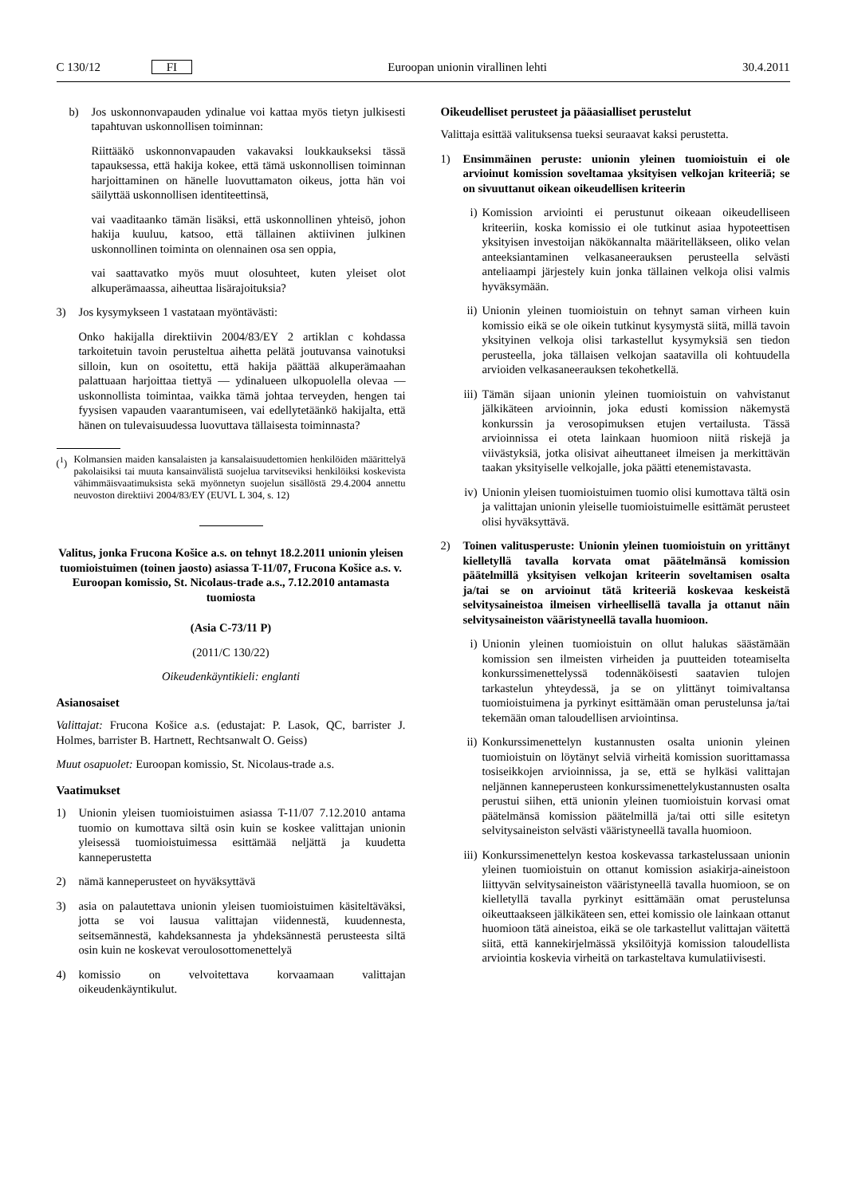C 130/12 FI Euroopan unionin virallinen lehti 30.4.2011
b) Jos uskonnonvapauden ydinalue voi kattaa myös tietyn julkisesti tapahtuvan uskonnollisen toiminnan:
Riittääkö uskonnonvapauden vakavaksi loukkaukseksi tässä tapauksessa, että hakija kokee, että tämä uskonnollisen toiminnan harjoittaminen on hänelle luovuttamaton oikeus, jotta hän voi säilyttää uskonnollisen identiteettinsä,
vai vaaditaanko tämän lisäksi, että uskonnollinen yhteisö, johon hakija kuuluu, katsoo, että tällainen aktiivinen julkinen uskonnollinen toiminta on olennainen osa sen oppia,
vai saattavatko myös muut olosuhteet, kuten yleiset olot alkuperämaassa, aiheuttaa lisärajoituksia?
3) Jos kysymykseen 1 vastataan myöntävästi:
Onko hakijalla direktiivin 2004/83/EY 2 artiklan c kohdassa tarkoitetuin tavoin perusteltua aihetta pelätä joutuvansa vainotuksi silloin, kun on osoitettu, että hakija päättää alkuperämaahan palattuaan harjoittaa tiettyä — ydinalueen ulkopuolella olevaa — uskonnollista toimintaa, vaikka tämä johtaa terveyden, hengen tai fyysisen vapauden vaarantumiseen, vai edellytetäänkö hakijalta, että hänen on tulevaisuudessa luovuttava tällaisesta toiminnasta?
(<sup>1</sup>) Kolmansien maiden kansalaisten ja kansalaisuudettomien henkilöiden määrittelyä pakolaisiksi tai muuta kansainvälistä suojelua tarvitseviksi henkilöiksi koskevista vähimmäisvaatimuksista sekä myönnetyn suojelun sisällöstä 29.4.2004 annettu neuvoston direktiivi 2004/83/EY (EUVL L 304, s. 12)
Valitus, jonka Frucona Košice a.s. on tehnyt 18.2.2011 unionin yleisen tuomioistuimen (toinen jaosto) asiassa T-11/07, Frucona Košice a.s. v. Euroopan komissio, St. Nicolaus-trade a.s., 7.12.2010 antamasta tuomiosta
(Asia C-73/11 P)
(2011/C 130/22)
Oikeudenkäyntikieli: englanti
Asianosaiset
Valittajat: Frucona Košice a.s. (edustajat: P. Lasok, QC, barrister J. Holmes, barrister B. Hartnett, Rechtsanwalt O. Geiss)
Muut osapuolet: Euroopan komissio, St. Nicolaus-trade a.s.
Vaatimukset
1) Unionin yleisen tuomioistuimen asiassa T-11/07 7.12.2010 antama tuomio on kumottava siltä osin kuin se koskee valittajan unionin yleisessä tuomioistuimessa esittämää neljättä ja kuudetta kanneperustetta
2) nämä kanneperusteet on hyväksyttävä
3) asia on palautettava unionin yleisen tuomioistuimen käsiteltäväksi, jotta se voi lausua valittajan viidennestä, kuudennesta, seitsemännestä, kahdeksannesta ja yhdeksännestä perusteesta siltä osin kuin ne koskevat veroulosottomenettelyä
4) komissio on velvoitettava korvaamaan valittajan oikeudenkäyntikulut.
Oikeudelliset perusteet ja pääasialliset perustelut
Valittaja esittää valituksensa tueksi seuraavat kaksi perustetta.
1) Ensimmäinen peruste: unionin yleinen tuomioistuin ei ole arvioinut komission soveltamaa yksityisen velkojan kriteeriä; se on sivuuttanut oikean oikeudellisen kriteerin
i) Komission arviointi ei perustunut oikeaan oikeudelliseen kriteeriin, koska komissio ei ole tutkinut asiaa hypoteettisen yksityisen investoijan näkökannalta määritelläkseen, oliko velan anteeksiantaminen velkasaneerauksen perusteella selvästi anteliaampi järjestely kuin jonka tällainen velkoja olisi valmis hyväksymään.
ii) Unionin yleinen tuomioistuin on tehnyt saman virheen kuin komissio eikä se ole oikein tutkinut kysymystä siitä, millä tavoin yksityinen velkoja olisi tarkastellut kysymyksiä sen tiedon perusteella, joka tällaisen velkojan saatavilla oli kohtuudella arvioiden velkasaneerauksen tekohetkellä.
iii) Tämän sijaan unionin yleinen tuomioistuin on vahvistanut jälkikäteen arvioinnin, joka edusti komission näkemystä konkurssin ja verosopimuksen etujen vertailusta. Tässä arvioinnissa ei oteta lainkaan huomioon niitä riskejä ja viivästyksiä, jotka olisivat aiheuttaneet ilmeisen ja merkittävän taakan yksityiselle velkojalle, joka päätti etenemistavasta.
iv) Unionin yleisen tuomioistuimen tuomio olisi kumottava tältä osin ja valittajan unionin yleiselle tuomioistuimelle esittämät perusteet olisi hyväksyttävä.
2) Toinen valitusperuste: Unionin yleinen tuomioistuin on yrittänyt kielletyllä tavalla korvata omat päätelmänsä komission päätelmillä yksityisen velkojan kriteerin soveltamisen osalta ja/tai se on arvioinut tätä kriteeriä koskevaa keskeistä selvitysaineistoa ilmeisen virheellisellä tavalla ja ottanut näin selvitysaineiston vääristyneellä tavalla huomioon.
i) Unionin yleinen tuomioistuin on ollut halukas säästämään komission sen ilmeisten virheiden ja puutteiden toteamiselta konkurssimenettelyssä todennäköisesti saatavien tulojen tarkastelun yhteydessä, ja se on ylittänyt toimivaltansa tuomioistuimena ja pyrkinyt esittämään oman perustelunsa ja/tai tekemään oman taloudellisen arviointinsa.
ii) Konkurssimenettelyn kustannusten osalta unionin yleinen tuomioistuin on löytänyt selviä virheitä komission suorittamassa tosiseikkojen arvioinnissa, ja se, että se hylkäsi valittajan neljännen kanneperusteen konkurssimenettelykustannusten osalta perustui siihen, että unionin yleinen tuomioistuin korvasi omat päätelmänsä komission päätelmillä ja/tai otti sille esitetyn selvitysaineiston selvästi vääristyneellä tavalla huomioon.
iii) Konkurssimenettelyn kestoa koskevassa tarkastelussaan unionin yleinen tuomioistuin on ottanut komission asiakirja-aineistoon liittyvän selvitysaineiston vääristyneellä tavalla huomioon, se on kielletyllä tavalla pyrkinyt esittämään omat perustelunsa oikeuttaakseen jälkikäteen sen, ettei komissio ole lainkaan ottanut huomioon tätä aineistoa, eikä se ole tarkastellut valittajan väitettä siitä, että kannekirjelmässä yksilöityjä komission taloudellista arviointia koskevia virheitä on tarkasteltava kumulatiivisesti.